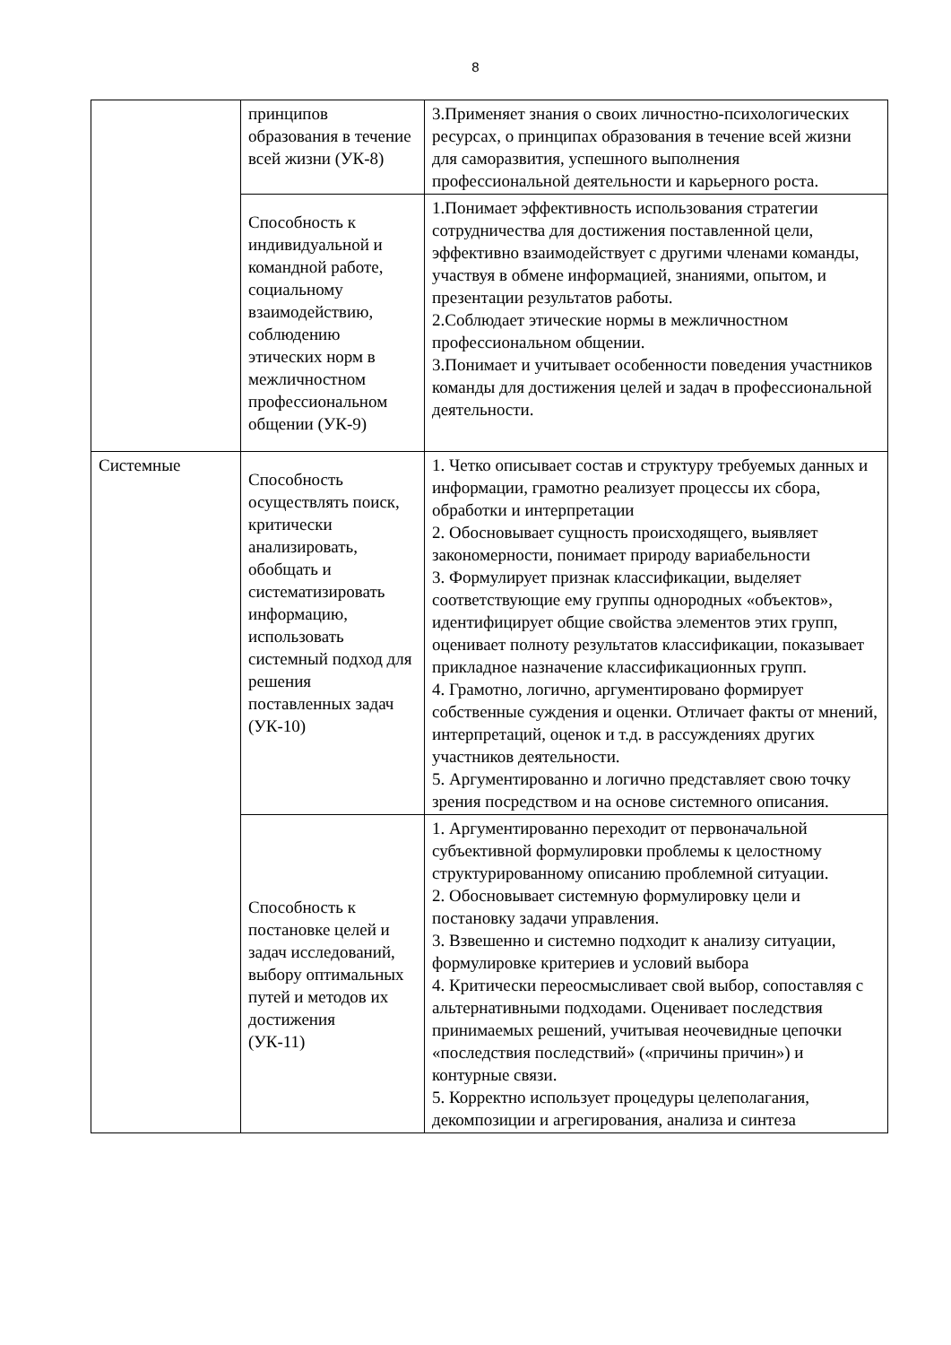8
| | принципов образования в течение всей жизни (УК-8) | 3.Применяет знания о своих личностно-психологических ресурсах, о принципах образования в течение всей жизни для саморазвития, успешного выполнения профессиональной деятельности и карьерного роста. |
| | Способность к индивидуальной и командной работе, социальному взаимодействию, соблюдению этических норм в межличностном профессиональном общении (УК-9) | 1.Понимает эффективность использования стратегии сотрудничества для достижения поставленной цели, эффективно взаимодействует с другими членами команды, участвуя в обмене информацией, знаниями, опытом, и презентации результатов работы. 2.Соблюдает этические нормы в межличностном профессиональном общении. 3.Понимает и учитывает особенности поведения участников команды для достижения целей и задач в профессиональной деятельности. |
| Системные | Способность осуществлять поиск, критически анализировать, обобщать и систематизировать информацию, использовать системный подход для решения поставленных задач (УК-10) | 1. Четко описывает состав и структуру требуемых данных и информации, грамотно реализует процессы их сбора, обработки и интерпретации 2. Обосновывает сущность происходящего, выявляет закономерности, понимает природу вариабельности 3. Формулирует признак классификации, выделяет соответствующие ему группы однородных «объектов», идентифицирует общие свойства элементов этих групп, оценивает полноту результатов классификации, показывает прикладное назначение классификационных групп. 4. Грамотно, логично, аргументировано формирует собственные суждения и оценки. Отличает факты от мнений, интерпретаций, оценок и т.д. в рассуждениях других участников деятельности. 5. Аргументированно и логично представляет свою точку зрения посредством и на основе системного описания. |
| | Способность к постановке целей и задач исследований, выбору оптимальных путей и методов их достижения (УК-11) | 1. Аргументированно переходит от первоначальной субъективной формулировки проблемы к целостному структурированному описанию проблемной ситуации. 2. Обосновывает системную формулировку цели и постановку задачи управления. 3. Взвешенно и системно подходит к анализу ситуации, формулировке критериев и условий выбора 4. Критически переосмысливает свой выбор, сопоставляя с альтернативными подходами. Оценивает последствия принимаемых решений, учитывая неочевидные цепочки «последствия последствий» («причины причин») и контурные связи. 5. Корректно использует процедуры целеполагания, декомпозиции и агрегирования, анализа и синтеза |